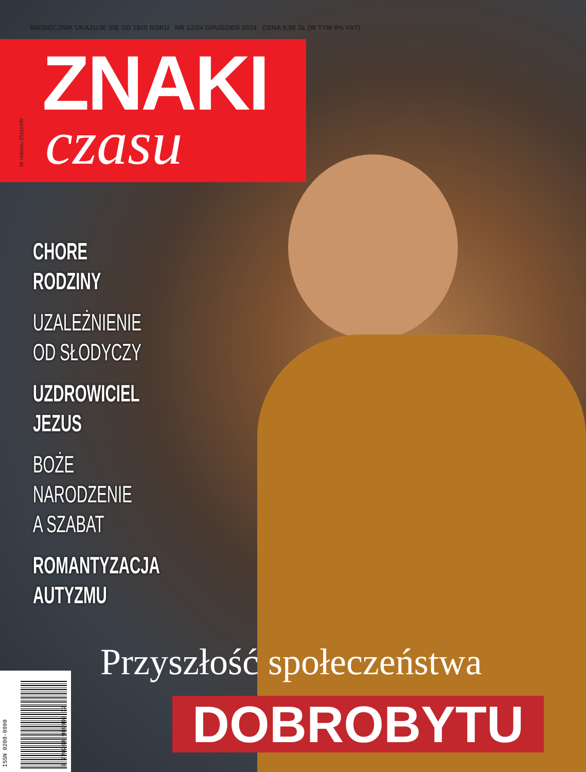MIESIĘCZNIK UKAZUJE SIĘ OD 1910 ROKU NR 12/24 GRUDZIEŃ 2024 CENA 9,90 ZŁ (W TYM 8% VAT)
ZNAKI
czasu
Nr indeksu 25116XW
CHORE
RODZINY
UZALEŻNIENIE
OD SŁODYCZY
UZDROWICIEL
JEZUS
BOŻE
NARODZENIE
A SZABAT
ROMANTYZACJA
AUTYZMU
Przyszłość społeczeństwa
DOBROBYTU
ISSN 0208-9890
9 770208 989902 12